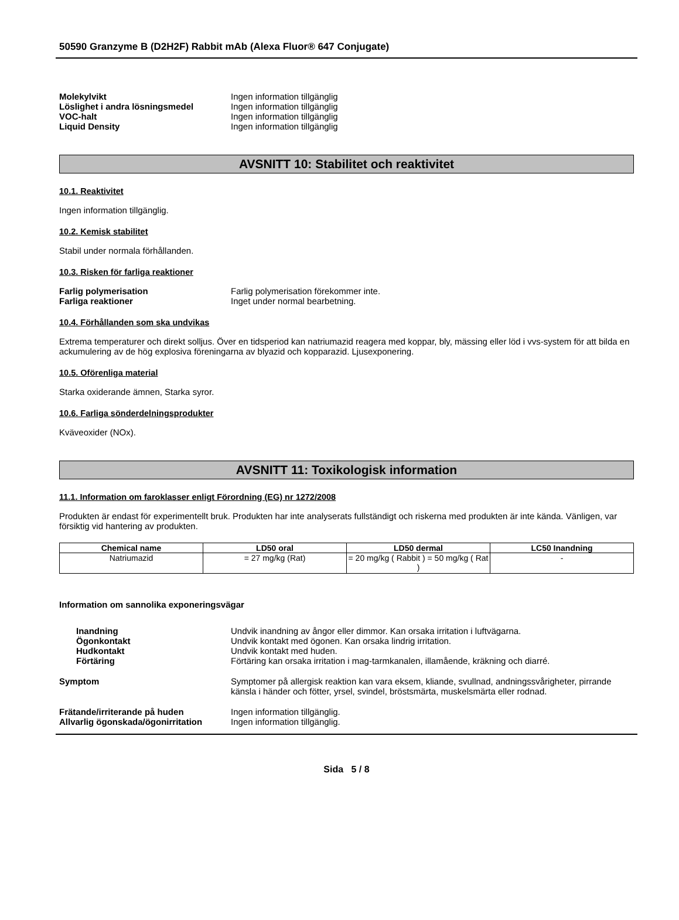50590 Granzyme B (D2H2F) Rabbit mAb (Alexa Fluor® 647 Conjugate)
Molekylvikt Ingen information tillgänglig
Löslighet i andra lösningsmedel Ingen information tillgänglig
VOC-halt Ingen information tillgänglig
Liquid Density Ingen information tillgänglig
AVSNITT 10: Stabilitet och reaktivitet
10.1. Reaktivitet
Ingen information tillgänglig.
10.2. Kemisk stabilitet
Stabil under normala förhållanden.
10.3. Risken för farliga reaktioner
Farlig polymerisation Farlig polymerisation förekommer inte.
Farliga reaktioner Inget under normal bearbetning.
10.4. Förhållanden som ska undvikas
Extrema temperaturer och direkt solljus. Över en tidsperiod kan natriumazid reagera med koppar, bly, mässing eller löd i vvs-system för att bilda en ackumulering av de hög explosiva föreningarna av blyazid och kopparazid. Ljusexponering.
10.5. Oförenliga material
Starka oxiderande ämnen, Starka syror.
10.6. Farliga sönderdelningsprodukter
Kväveoxider (NOx).
AVSNITT 11: Toxikologisk information
11.1. Information om faroklasser enligt Förordning (EG) nr 1272/2008
Produkten är endast för experimentellt bruk. Produkten har inte analyserats fullständigt och riskerna med produkten är inte kända. Vänligen, var försiktig vid hantering av produkten.
| Chemical name | LD50 oral | LD50 dermal | LC50 Inandning |
| --- | --- | --- | --- |
| Natriumazid | = 27 mg/kg (Rat) | = 20 mg/kg ( Rabbit ) = 50 mg/kg ( Rat ) | - |
Information om sannolika exponeringsvägar
Inandning Undvik inandning av ångor eller dimmor. Kan orsaka irritation i luftvägarna.
Ögonkontakt Undvik kontakt med ögonen. Kan orsaka lindrig irritation.
Hudkontakt Undvik kontakt med huden.
Förtäring Förtäring kan orsaka irritation i mag-tarmkanalen, illamående, kräkning och diarré.
Symptom Symptomer på allergisk reaktion kan vara eksem, kliande, svullnad, andningssvårigheter, pirrande känsla i händer och fötter, yrsel, svindel, bröstsmärta, muskelsmärta eller rodnad.
Frätande/irriterande på huden Ingen information tillgänglig.
Allvarlig ögonskada/ögonirritation
Ingen information tillgänglig.
Sida 5 / 8